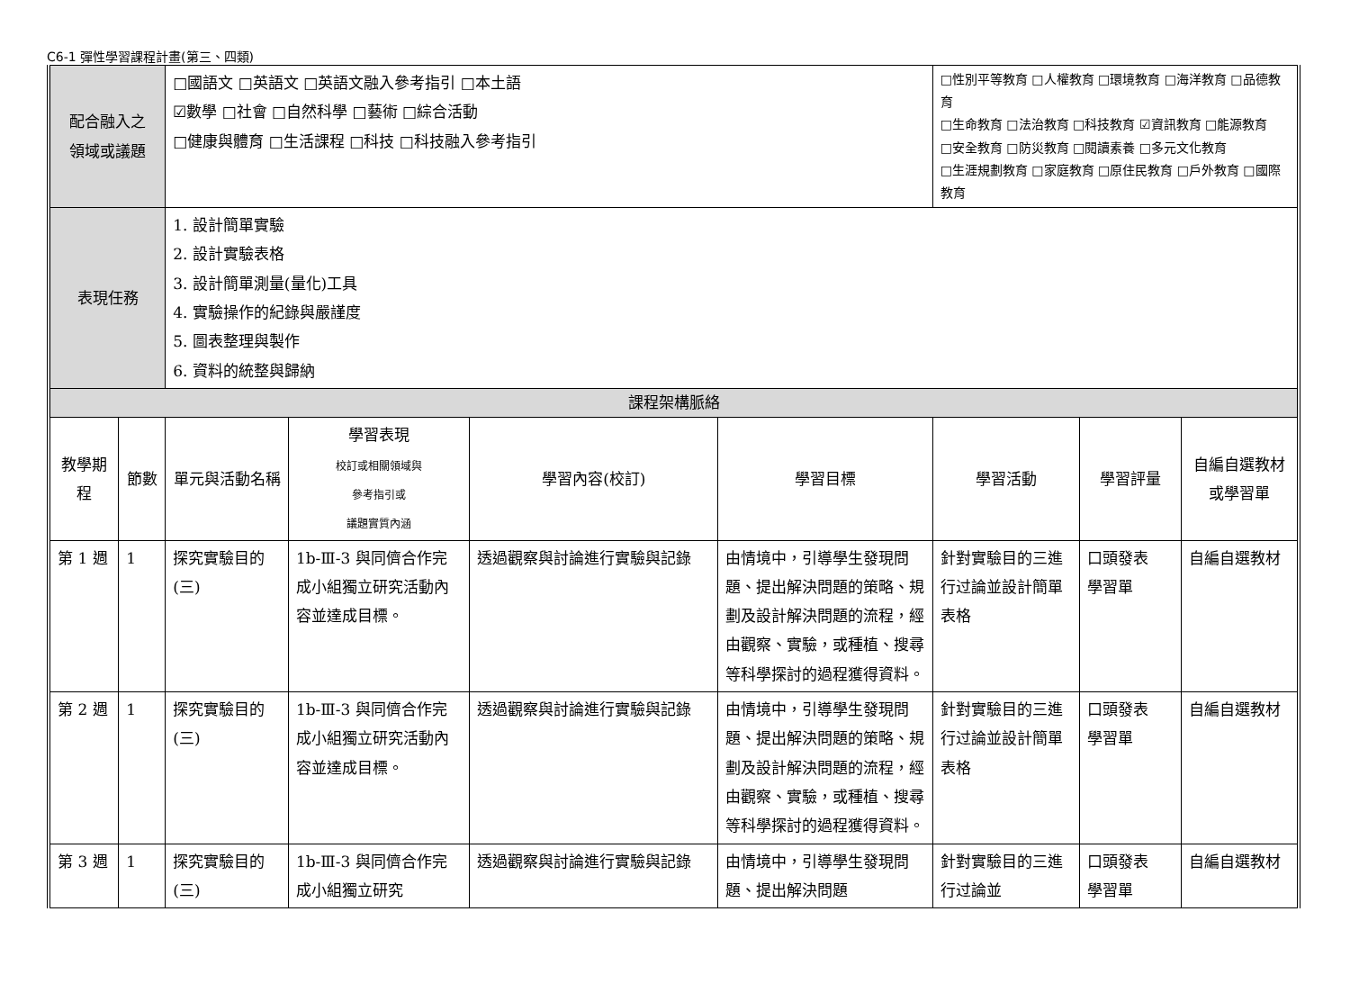C6-1 彈性學習課程計畫(第三、四類)
| 配合融入之 領域或議題 | | □國語文 □英語文 □英語文融入參考指引 □本土語 ☑數學 □社會 □自然科學 □藝術 □綜合活動 □健康與體育 □生活課程 □科技 □科技融入參考指引 | | | | □性別平等教育 □人權教育 □環境教育 □海洋教育 □品德教育 □生命教育 □法治教育 □科技教育 ☑資訊教育 □能源教育 □安全教育 □防災教育 □閱讀素養 □多元文化教育 □生涯規劃教育 □家庭教育 □原住民教育 □戶外教育 □國際教育 | | |
| 表現任務 | | 1. 設計簡單實驗 2. 設計實驗表格 3. 設計簡單測量(量化)工具 4. 實驗操作的紀錄與嚴謹度 5. 圖表整理與製作 6. 資料的統整與歸納 | | | | | | |
| 課程架構脈絡 | | | | | | | | |
| 教學期程 | 節數 | 單元與活動名稱 | 學習表現 校訂或相關領域與 參考指引或 議題實質內涵 | 學習內容(校訂) | 學習目標 | 學習活動 | 學習評量 | 自編自選教材 或學習單 |
| 第 1 週 | 1 | 探究實驗目的(三) | 1b-Ⅲ-3 與同儕合作完成小組獨立研究活動內容並達成目標。 | 透過觀察與討論進行實驗與記錄 | 由情境中，引導學生發現問題、提出解決問題的策略、規劃及設計解決問題的流程，經由觀察、實驗，或種植、搜尋等科學探討的過程獲得資料。 | 針對實驗目的三進行过論並設計簡單表格 | 口頭發表 學習單 | 自編自選教材 |
| 第 2 週 | 1 | 探究實驗目的(三) | 1b-Ⅲ-3 與同儕合作完成小組獨立研究活動內容並達成目標。 | 透過觀察與討論進行實驗與記錄 | 由情境中，引導學生發現問題、提出解決問題的策略、規劃及設計解決問題的流程，經由觀察、實驗，或種植、搜尋等科學探討的過程獲得資料。 | 針對實驗目的三進行过論並設計簡單表格 | 口頭發表 學習單 | 自編自選教材 |
| 第 3 週 | 1 | 探究實驗目的(三) | 1b-Ⅲ-3 與同儕合作完成小組獨立研究 | 透過觀察與討論進行實驗與記錄 | 由情境中，引導學生發現問題、提出解決問題 | 針對實驗目的三進行过論並 | 口頭發表 學習單 | 自編自選教材 |